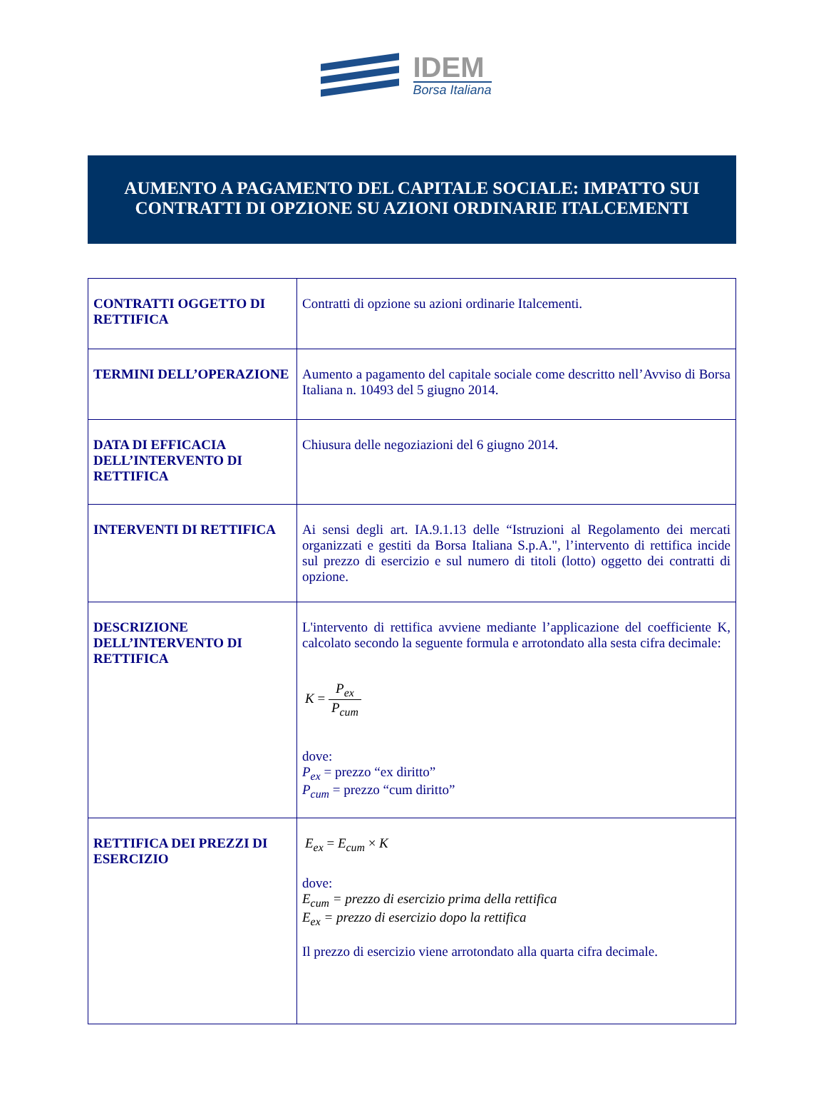IDEM
Borsa Italiana
AUMENTO A PAGAMENTO DEL CAPITALE SOCIALE: IMPATTO SUI CONTRATTI DI OPZIONE SU AZIONI ORDINARIE ITALCEMENTI
| CONTRATTI OGGETTO DI RETTIFICA | Contratti di opzione su azioni ordinarie Italcementi. |
| TERMINI DELL’OPERAZIONE | Aumento a pagamento del capitale sociale come descritto nell’Avviso di Borsa Italiana n. 10493 del 5 giugno 2014. |
| DATA DI EFFICACIA DELL’INTERVENTO DI RETTIFICA | Chiusura delle negoziazioni del 6 giugno 2014. |
| INTERVENTI DI RETTIFICA | Ai sensi degli art. IA.9.1.13 delle “Istruzioni al Regolamento dei mercati organizzati e gestiti da Borsa Italiana S.p.A.", l’intervento di rettifica incide sul prezzo di esercizio e sul numero di titoli (lotto) oggetto dei contratti di opzione. |
| DESCRIZIONE DELL’INTERVENTO DI RETTIFICA | L'intervento di rettifica avviene mediante l’applicazione del coefficiente K, calcolato secondo la seguente formula e arrotondato alla sesta cifra decimale: K = P<sub>ex</sub> P<sub>cum</sub> dove: P<sub>ex</sub> = prezzo “ex diritto” P<sub>cum</sub> = prezzo “cum diritto” |
| RETTIFICA DEI PREZZI DI ESERCIZIO | E<sub>ex</sub> = E<sub>cum</sub> × K dove: E<sub>cum</sub> = prezzo di esercizio prima della rettifica E<sub>ex</sub> = prezzo di esercizio dopo la rettifica Il prezzo di esercizio viene arrotondato alla quarta cifra decimale. |